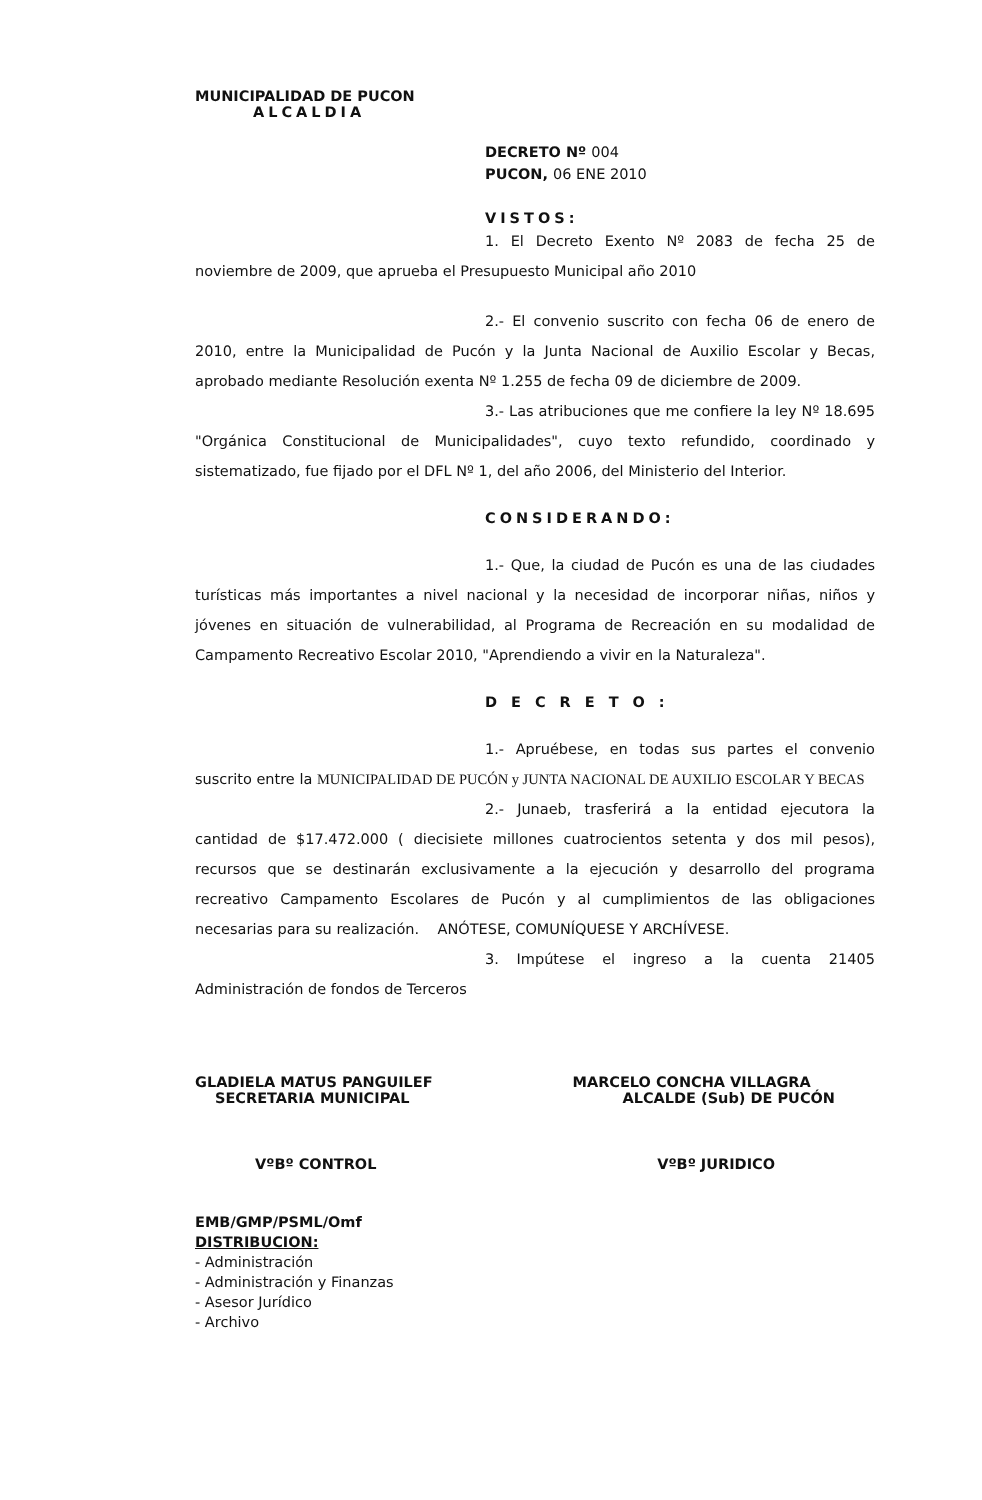MUNICIPALIDAD DE PUCON
ALCALDIA
DECRETO Nº 004
PUCON, 06 ENE 2010
VISTOS:
1. El Decreto Exento Nº 2083 de fecha 25 de noviembre de 2009, que aprueba el Presupuesto Municipal año 2010
2.- El convenio suscrito con fecha 06 de enero de 2010, entre la Municipalidad de Pucón y la Junta Nacional de Auxilio Escolar y Becas, aprobado mediante Resolución exenta Nº 1.255 de fecha 09 de diciembre de 2009.
3.- Las atribuciones que me confiere la ley Nº 18.695 "Orgánica Constitucional de Municipalidades", cuyo texto refundido, coordinado y sistematizado, fue fijado por el DFL Nº 1, del año 2006, del Ministerio del Interior.
CONSIDERANDO:
1.- Que, la ciudad de Pucón es una de las ciudades turísticas más importantes a nivel nacional y la necesidad de incorporar niñas, niños y jóvenes en situación de vulnerabilidad, al Programa de Recreación en su modalidad de Campamento Recreativo Escolar 2010, "Aprendiendo a vivir en la Naturaleza".
DECRETO:
1.- Apruébese, en todas sus partes el convenio suscrito entre la MUNICIPALIDAD DE PUCÓN y JUNTA NACIONAL DE AUXILIO ESCOLAR Y BECAS
2.- Junaeb, trasferirá a la entidad ejecutora la cantidad de $17.472.000 ( diecisiete millones cuatrocientos setenta y dos mil pesos), recursos que se destinarán exclusivamente a la ejecución y desarrollo del programa recreativo Campamento Escolares de Pucón y al cumplimientos de las obligaciones necesarias para su realización. ANÓTESE, COMUNÍQUESE Y ARCHÍVESE.
3. Impútese el ingreso a la cuenta 21405 Administración de fondos de Terceros
GLADIELA MATUS PANGUILEF
SECRETARIA MUNICIPAL
MARCELO CONCHA VILLAGRA
ALCALDE (Sub) DE PUCÓN
VºBº CONTROL VºBº JURIDICO
EMB/GMP/PSML/Omf
DISTRIBUCION:
- Administración
- Administración y Finanzas
- Asesor Jurídico
- Archivo